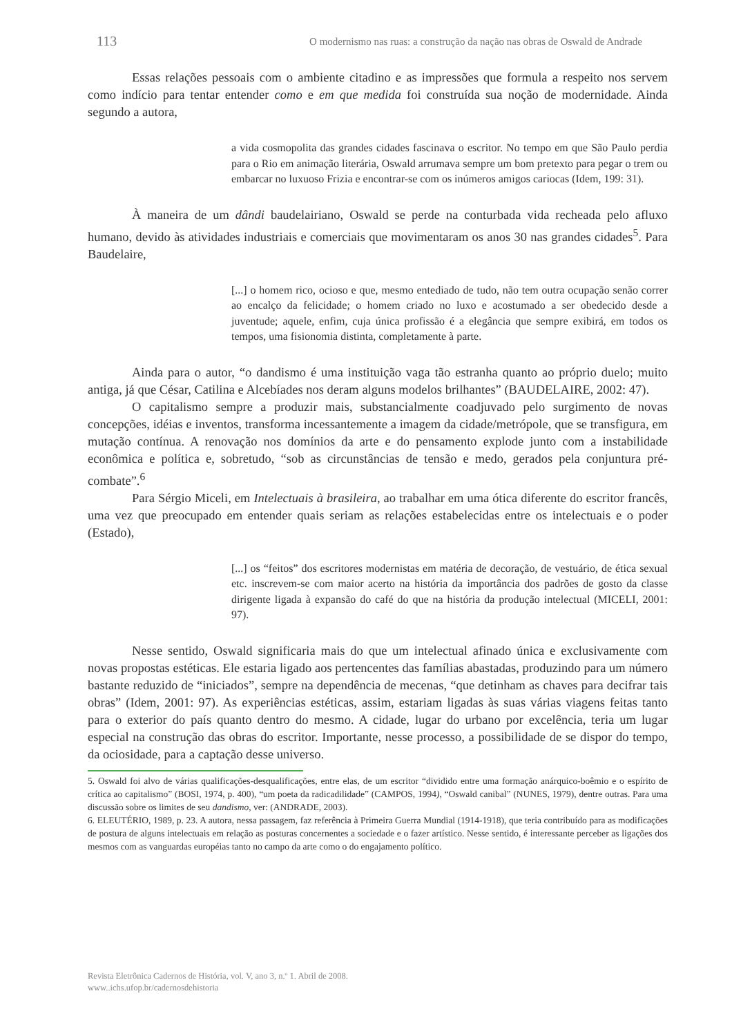113 O modernismo nas ruas: a construção da nação nas obras de Oswald de Andrade
Essas relações pessoais com o ambiente citadino e as impressões que formula a respeito nos servem como indício para tentar entender como e em que medida foi construída sua noção de modernidade. Ainda segundo a autora,
a vida cosmopolita das grandes cidades fascinava o escritor. No tempo em que São Paulo perdia para o Rio em animação literária, Oswald arrumava sempre um bom pretexto para pegar o trem ou embarcar no luxuoso Frizia e encontrar-se com os inúmeros amigos cariocas (Idem, 199: 31).
À maneira de um dândi baudelairiano, Oswald se perde na conturbada vida recheada pelo afluxo humano, devido às atividades industriais e comerciais que movimentaram os anos 30 nas grandes cidades<sup>5</sup>. Para Baudelaire,
[...] o homem rico, ocioso e que, mesmo entediado de tudo, não tem outra ocupação senão correr ao encalço da felicidade; o homem criado no luxo e acostumado a ser obedecido desde a juventude; aquele, enfim, cuja única profissão é a elegância que sempre exibirá, em todos os tempos, uma fisionomia distinta, completamente à parte.
Ainda para o autor, “o dandismo é uma instituição vaga tão estranha quanto ao próprio duelo; muito antiga, já que César, Catilina e Alcebíades nos deram alguns modelos brilhantes” (BAUDELAIRE, 2002: 47).
O capitalismo sempre a produzir mais, substancialmente coadjuvado pelo surgimento de novas concepções, idéias e inventos, transforma incessantemente a imagem da cidade/metrópole, que se transfigura, em mutação contínua. A renovação nos domínios da arte e do pensamento explode junto com a instabilidade econômica e política e, sobretudo, “sob as circunstâncias de tensão e medo, gerados pela conjuntura pré-combate”.<sup>6</sup>
Para Sérgio Miceli, em Intelectuais à brasileira, ao trabalhar em uma ótica diferente do escritor francês, uma vez que preocupado em entender quais seriam as relações estabelecidas entre os intelectuais e o poder (Estado),
[...] os “feitos” dos escritores modernistas em matéria de decoração, de vestuário, de ética sexual etc. inscrevem-se com maior acerto na história da importância dos padrões de gosto da classe dirigente ligada à expansão do café do que na história da produção intelectual (MICELI, 2001: 97).
Nesse sentido, Oswald significaria mais do que um intelectual afinado única e exclusivamente com novas propostas estéticas. Ele estaria ligado aos pertencentes das famílias abastadas, produzindo para um número bastante reduzido de “iniciados”, sempre na dependência de mecenas, “que detinham as chaves para decifrar tais obras” (Idem, 2001: 97). As experiências estéticas, assim, estariam ligadas às suas várias viagens feitas tanto para o exterior do país quanto dentro do mesmo. A cidade, lugar do urbano por excelência, teria um lugar especial na construção das obras do escritor. Importante, nesse processo, a possibilidade de se dispor do tempo, da ociosidade, para a captação desse universo.
5. Oswald foi alvo de várias qualificações-desqualificações, entre elas, de um escritor “dividido entre uma formação anárquico-boêmio e o espírito de crítica ao capitalismo” (BOSI, 1974, p. 400), “um poeta da radicadilidade” (CAMPOS, 1994), “Oswald canibal” (NUNES, 1979), dentre outras. Para uma discussão sobre os limites de seu dandismo, ver: (ANDRADE, 2003).
6. ELEUTÉRIO, 1989, p. 23. A autora, nessa passagem, faz referência à Primeira Guerra Mundial (1914-1918), que teria contribuído para as modificações de postura de alguns intelectuais em relação as posturas concernentes a sociedade e o fazer artístico. Nesse sentido, é interessante perceber as ligações dos mesmos com as vanguardas européias tanto no campo da arte como o do engajamento político.
Revista Eletrônica Cadernos de História, vol. V, ano 3, n.º 1. Abril de 2008.
www..ichs.ufop.br/cadernosdehistoria